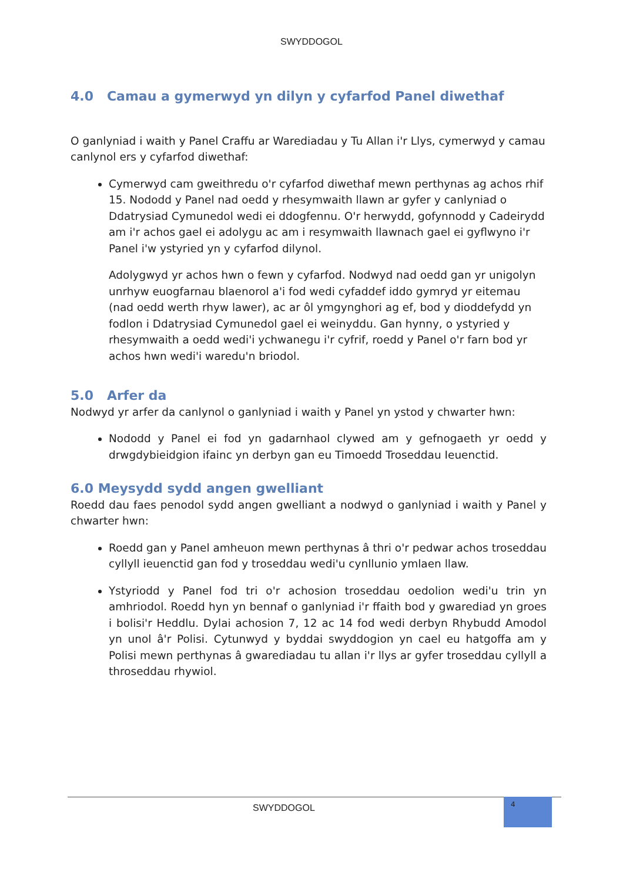SWYDDOGOL
4.0 Camau a gymerwyd yn dilyn y cyfarfod Panel diwethaf
O ganlyniad i waith y Panel Craffu ar Warediadau y Tu Allan i'r Llys, cymerwyd y camau canlynol ers y cyfarfod diwethaf:
Cymerwyd cam gweithredu o'r cyfarfod diwethaf mewn perthynas ag achos rhif 15. Nododd y Panel nad oedd y rhesymwaith llawn ar gyfer y canlyniad o Ddatrysiad Cymunedol wedi ei ddogfennu. O'r herwydd, gofynnodd y Cadeirydd am i'r achos gael ei adolygu ac am i resymwaith llawnach gael ei gyflwyno i'r Panel i'w ystyried yn y cyfarfod dilynol.
Adolygwyd yr achos hwn o fewn y cyfarfod. Nodwyd nad oedd gan yr unigolyn unrhyw euogfarnau blaenorol a'i fod wedi cyfaddef iddo gymryd yr eitemau (nad oedd werth rhyw lawer), ac ar ôl ymgynghori ag ef, bod y dioddefydd yn fodlon i Ddatrysiad Cymunedol gael ei weinyddu. Gan hynny, o ystyried y rhesymwaith a oedd wedi'i ychwanegu i'r cyfrif, roedd y Panel o'r farn bod yr achos hwn wedi'i waredu'n briodol.
5.0 Arfer da
Nodwyd yr arfer da canlynol o ganlyniad i waith y Panel yn ystod y chwarter hwn:
Nododd y Panel ei fod yn gadarnhaol clywed am y gefnogaeth yr oedd y drwgdybieidgion ifainc yn derbyn gan eu Timoedd Troseddau Ieuenctid.
6.0 Meysydd sydd angen gwelliant
Roedd dau faes penodol sydd angen gwelliant a nodwyd o ganlyniad i waith y Panel y chwarter hwn:
Roedd gan y Panel amheuon mewn perthynas â thri o'r pedwar achos troseddau cyllyll ieuenctid gan fod y troseddau wedi'u cynllunio ymlaen llaw.
Ystyriodd y Panel fod tri o'r achosion troseddau oedolion wedi'u trin yn amhriodol. Roedd hyn yn bennaf o ganlyniad i'r ffaith bod y gwarediad yn groes i bolisi'r Heddlu. Dylai achosion 7, 12 ac 14 fod wedi derbyn Rhybudd Amodol yn unol â'r Polisi. Cytunwyd y byddai swyddogion yn cael eu hatgoffa am y Polisi mewn perthynas â gwarediadau tu allan i'r llys ar gyfer troseddau cyllyll a throseddau rhywiol.
SWYDDOGOL
4